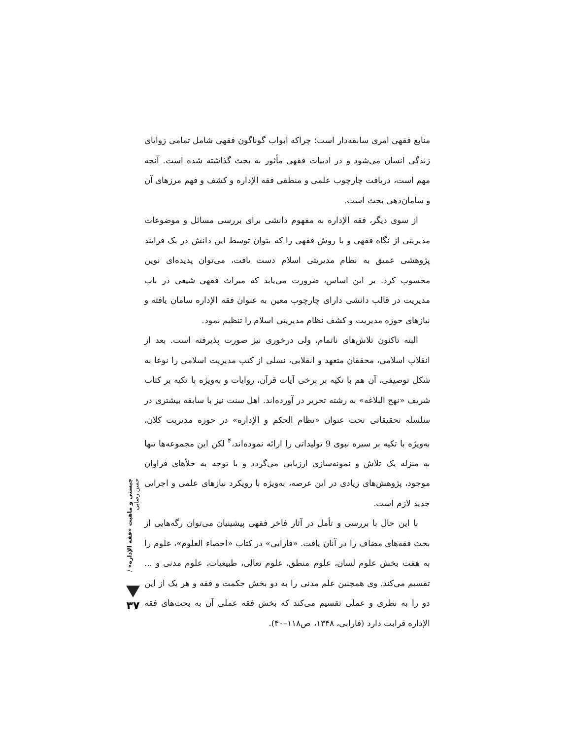منابع فقهی امری سابقه‌دار است؛ چراکه ابواب گوناگون فقهی شامل تمامی زوایای زندگی انسان می‌شود و در ادبیات فقهی مأثور به بحث گذاشته شده است. آنچه مهم است، دریافت چارچوب علمی و منطقی فقه الإداره و کشف و فهم مرزهای آن و سامان‌دهی بحث است.
از سوی دیگر، فقه الإداره به مفهوم دانشی برای بررسی مسائل و موضوعات مدیریتی از نگاه فقهی و با روش فقهی را که بتوان توسط این دانش در یک فرایند پژوهشی عمیق به نظام مدیریتی اسلام دست یافت، می‌توان پدیده‌ای نوین محسوب کرد. بر این اساس، ضرورت می‌یابد که میراث فقهی شیعی در باب مدیریت در قالب دانشی دارای چارچوب معین به عنوان فقه الإداره سامان یافته و نیازهای حوزه مدیریت و کشف نظام مدیریتی اسلام را تنظیم نمود.
البته تاکنون تلاش‌های ناتمام، ولی درخوری نیز صورت پذیرفته است. بعد از انقلاب اسلامی، محققان متعهد و انقلابی، نسلی از کتب مدیریت اسلامی را نوعا به شکل توصیفی، آن هم با تکیه بر برخی آیات قرآن، روایات و به‌ویژه با تکیه بر کتاب شریف «نهج البلاغه» به رشته تحریر در آورده‌اند. اهل سنت نیز با سابقه بیشتری در سلسله تحقیقاتی تحت عنوان «نظام الحکم و الإداره» در حوزه مدیریت کلان، به‌ویژه با تکیه بر سیره نبوی 9 تولیداتی را ارائه نموده‌اند،<sup>۴</sup> لکن این مجموعه‌ها تنها به منزله یک تلاش و نمونه‌سازی ارزیابی می‌گردد و با توجه به خلأهای فراوان موجود، پژوهش‌های زیادی در این عرصه، به‌ویژه با رویکرد نیازهای علمی و اجرایی جدید لازم است.
با این حال با بررسی و تأمل در آثار فاخر فقهی پیشینیان می‌توان رگه‌هایی از بحث فقه‌های مضاف را در آنان یافت. «فارابی» در کتاب «احصاء العلوم»، علوم را به هفت بخش علوم لسان، علوم منطق، علوم تعالی، طبیعیات، علوم مدنی و ... تقسیم می‌کند. وی همچنین علم مدنی را به دو بخش حکمت و فقه و هر یک از این دو را به نظری و عملی تقسیم می‌کند که بخش فقه عملی آن به بحث‌های فقه الإداره قرابت دارد (فارابی، ۱۳۴۸، ص۱۱۸–۴۰).
چیستی و ماهیت «فقه الإداره» / حسن رضایی
۳۷